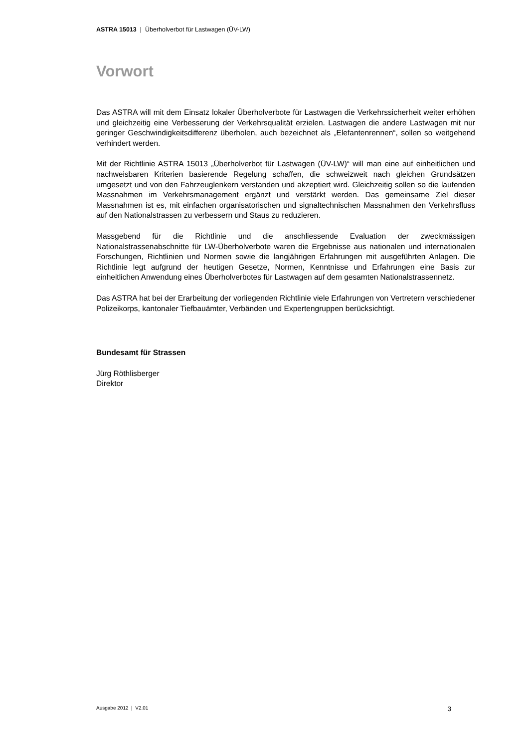ASTRA 15013 | Überholverbot für Lastwagen (ÜV-LW)
Vorwort
Das ASTRA will mit dem Einsatz lokaler Überholverbote für Lastwagen die Verkehrssicherheit weiter erhöhen und gleichzeitig eine Verbesserung der Verkehrsqualität erzielen. Lastwagen die andere Lastwagen mit nur geringer Geschwindigkeitsdifferenz überholen, auch bezeichnet als „Elefantenrennen“, sollen so weitgehend verhindert werden.
Mit der Richtlinie ASTRA 15013 „Überholverbot für Lastwagen (ÜV-LW)“ will man eine auf einheitlichen und nachweisbaren Kriterien basierende Regelung schaffen, die schweizweit nach gleichen Grundsätzen umgesetzt und von den Fahrzeuglenkern verstanden und akzeptiert wird. Gleichzeitig sollen so die laufenden Massnahmen im Verkehrsmanagement ergänzt und verstärkt werden. Das gemeinsame Ziel dieser Massnahmen ist es, mit einfachen organisatorischen und signaltechnischen Massnahmen den Verkehrsfluss auf den Nationalstrassen zu verbessern und Staus zu reduzieren.
Massgebend für die Richtlinie und die anschliessende Evaluation der zweckmässigen Nationalstrassenabschnitte für LW-Überholverbote waren die Ergebnisse aus nationalen und internationalen Forschungen, Richtlinien und Normen sowie die langjährigen Erfahrungen mit ausgeführten Anlagen. Die Richtlinie legt aufgrund der heutigen Gesetze, Normen, Kenntnisse und Erfahrungen eine Basis zur einheitlichen Anwendung eines Überholverbotes für Lastwagen auf dem gesamten Nationalstrassennetz.
Das ASTRA hat bei der Erarbeitung der vorliegenden Richtlinie viele Erfahrungen von Vertretern verschiedener Polizeikorps, kantonaler Tiefbauämter, Verbänden und Expertengruppen berücksichtigt.
Bundesamt für Strassen
Jürg Röthlisberger
Direktor
Ausgabe 2012 | V2.01 3